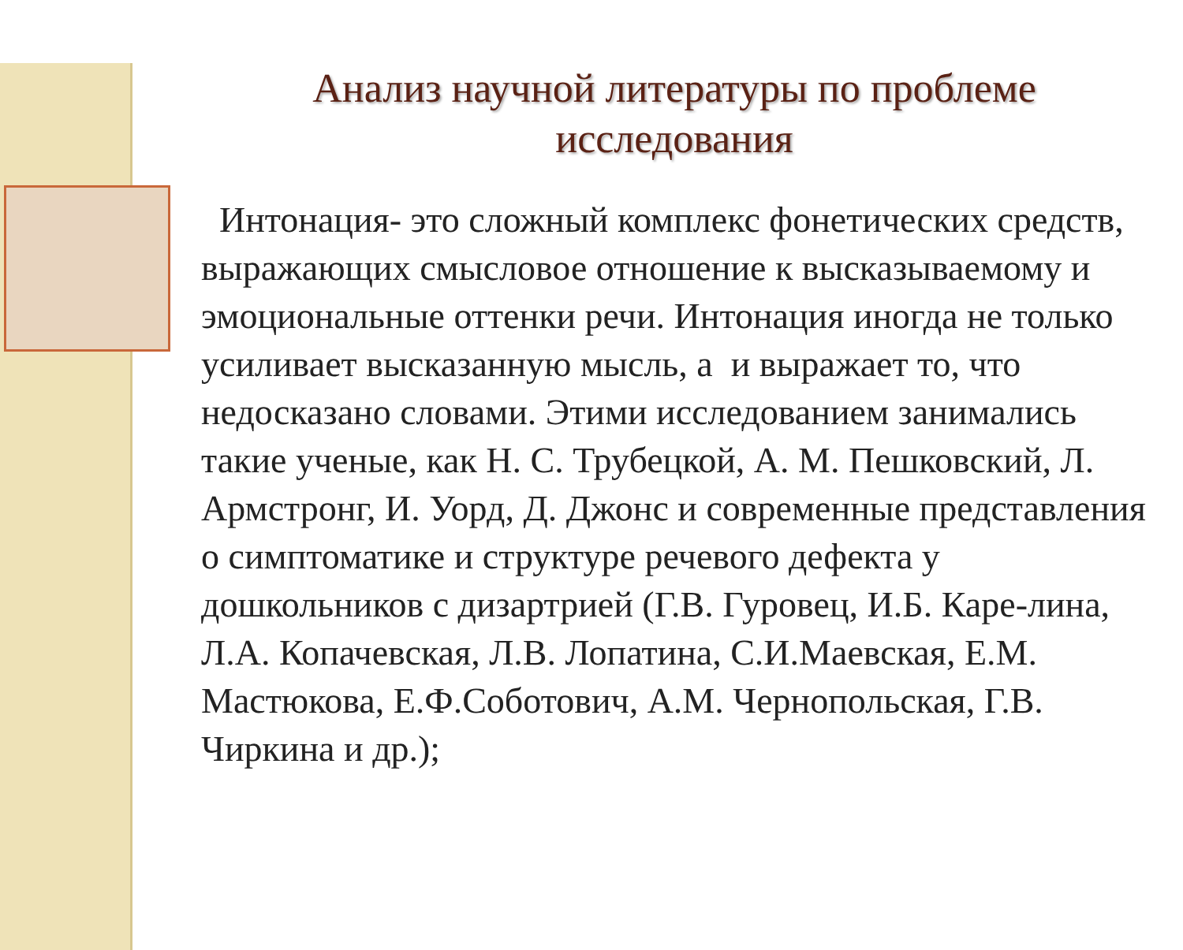Анализ научной литературы по проблеме исследования
Интонация- это сложный комплекс фонетических средств, выражающих смысловое отношение к высказываемому и эмоциональные оттенки речи. Интонация иногда не только усиливает высказанную мысль, а и выражает то, что недосказано словами. Этими исследованием занимались такие ученые, как Н. С. Трубецкой, А. М. Пешковский, Л. Армстронг, И. Уорд, Д. Джонс и современные представления о симптоматике и структуре речевого дефекта у дошкольников с дизартрией (Г.В. Гуровец, И.Б. Каре-лина, Л.А. Копачевская, Л.В. Лопатина, С.И.Маевская, Е.М. Мастюкова, Е.Ф.Соботович, А.М. Чернопольская, Г.В. Чиркина и др.);